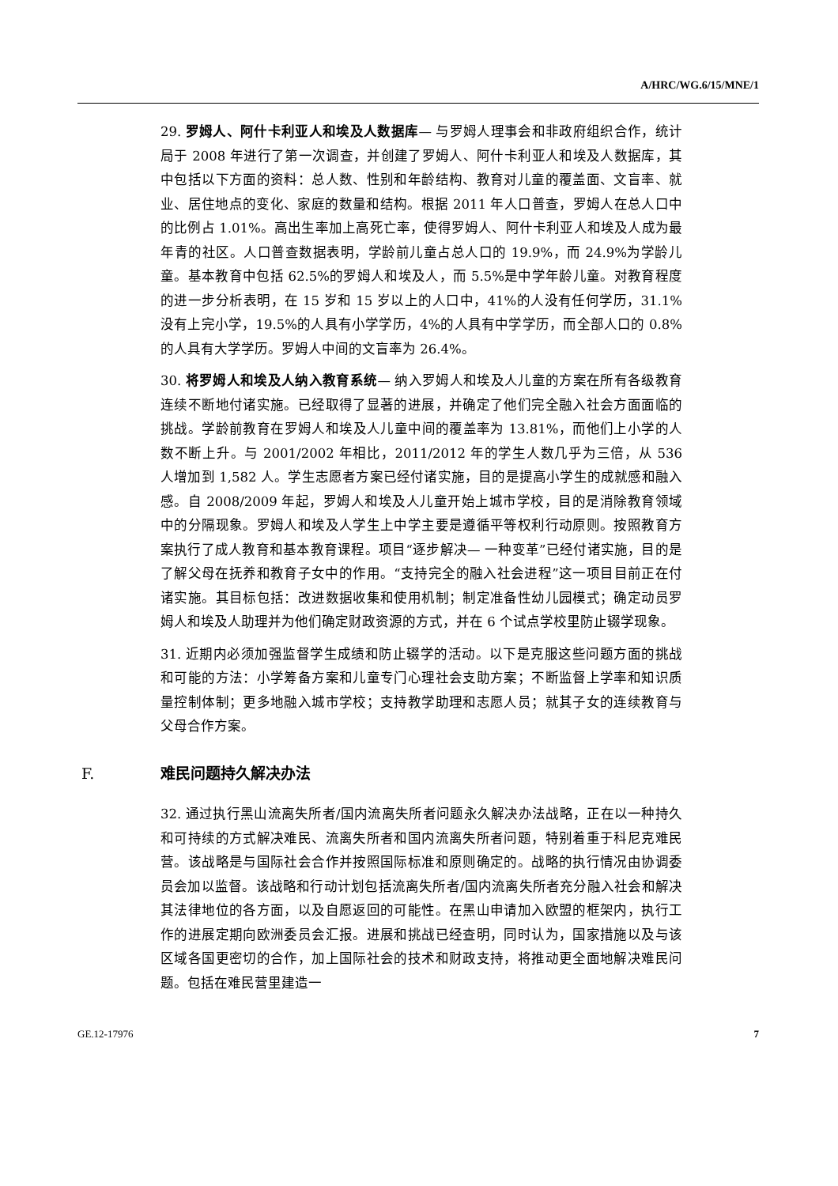A/HRC/WG.6/15/MNE/1
29. 罗姆人、阿什卡利亚人和埃及人数据库— 与罗姆人理事会和非政府组织合作，统计局于 2008 年进行了第一次调查，并创建了罗姆人、阿什卡利亚人和埃及人数据库，其中包括以下方面的资料：总人数、性别和年龄结构、教育对儿童的覆盖面、文盲率、就业、居住地点的变化、家庭的数量和结构。根据 2011 年人口普查，罗姆人在总人口中的比例占 1.01%。高出生率加上高死亡率，使得罗姆人、阿什卡利亚人和埃及人成为最年青的社区。人口普查数据表明，学龄前儿童占总人口的 19.9%，而 24.9%为学龄儿童。基本教育中包括 62.5%的罗姆人和埃及人，而 5.5%是中学年龄儿童。对教育程度的进一步分析表明，在 15 岁和 15 岁以上的人口中，41%的人没有任何学历，31.1%没有上完小学，19.5%的人具有小学学历，4%的人具有中学学历，而全部人口的 0.8%的人具有大学学历。罗姆人中间的文盲率为 26.4%。
30. 将罗姆人和埃及人纳入教育系统— 纳入罗姆人和埃及人儿童的方案在所有各级教育连续不断地付诸实施。已经取得了显著的进展，并确定了他们完全融入社会方面面临的挑战。学龄前教育在罗姆人和埃及人儿童中间的覆盖率为 13.81%，而他们上小学的人数不断上升。与 2001/2002 年相比，2011/2012 年的学生人数几乎为三倍，从 536 人增加到 1,582 人。学生志愿者方案已经付诸实施，目的是提高小学生的成就感和融入感。自 2008/2009 年起，罗姆人和埃及人儿童开始上城市学校，目的是消除教育领域中的分隔现象。罗姆人和埃及人学生上中学主要是遵循平等权利行动原则。按照教育方案执行了成人教育和基本教育课程。项目“逐步解决— 一种变革”已经付诸实施，目的是了解父母在抚养和教育子女中的作用。“支持完全的融入社会进程”这一项目目前正在付诸实施。其目标包括：改进数据收集和使用机制；制定准备性幼儿园模式；确定动员罗姆人和埃及人助理并为他们确定财政资源的方式，并在 6 个试点学校里防止辍学现象。
31. 近期内必须加强监督学生成绩和防止辍学的活动。以下是克服这些问题方面的挑战和可能的方法：小学筹备方案和儿童专门心理社会支助方案；不断监督上学率和知识质量控制体制；更多地融入城市学校；支持教学助理和志愿人员；就其子女的连续教育与父母合作方案。
F. 难民问题持久解决办法
32. 通过执行黑山流离失所者/国内流离失所者问题永久解决办法战略，正在以一种持久和可持续的方式解决难民、流离失所者和国内流离失所者问题，特别着重于科尼克难民营。该战略是与国际社会合作并按照国际标准和原则确定的。战略的执行情况由协调委员会加以监督。该战略和行动计划包括流离失所者/国内流离失所者充分融入社会和解决其法律地位的各方面，以及自愿返回的可能性。在黑山申请加入欧盟的框架内，执行工作的进展定期向欧洲委员会汇报。进展和挑战已经查明，同时认为，国家措施以及与该区域各国更密切的合作，加上国际社会的技术和财政支持，将推动更全面地解决难民问题。包括在难民营里建造一
GE.12-17976 7